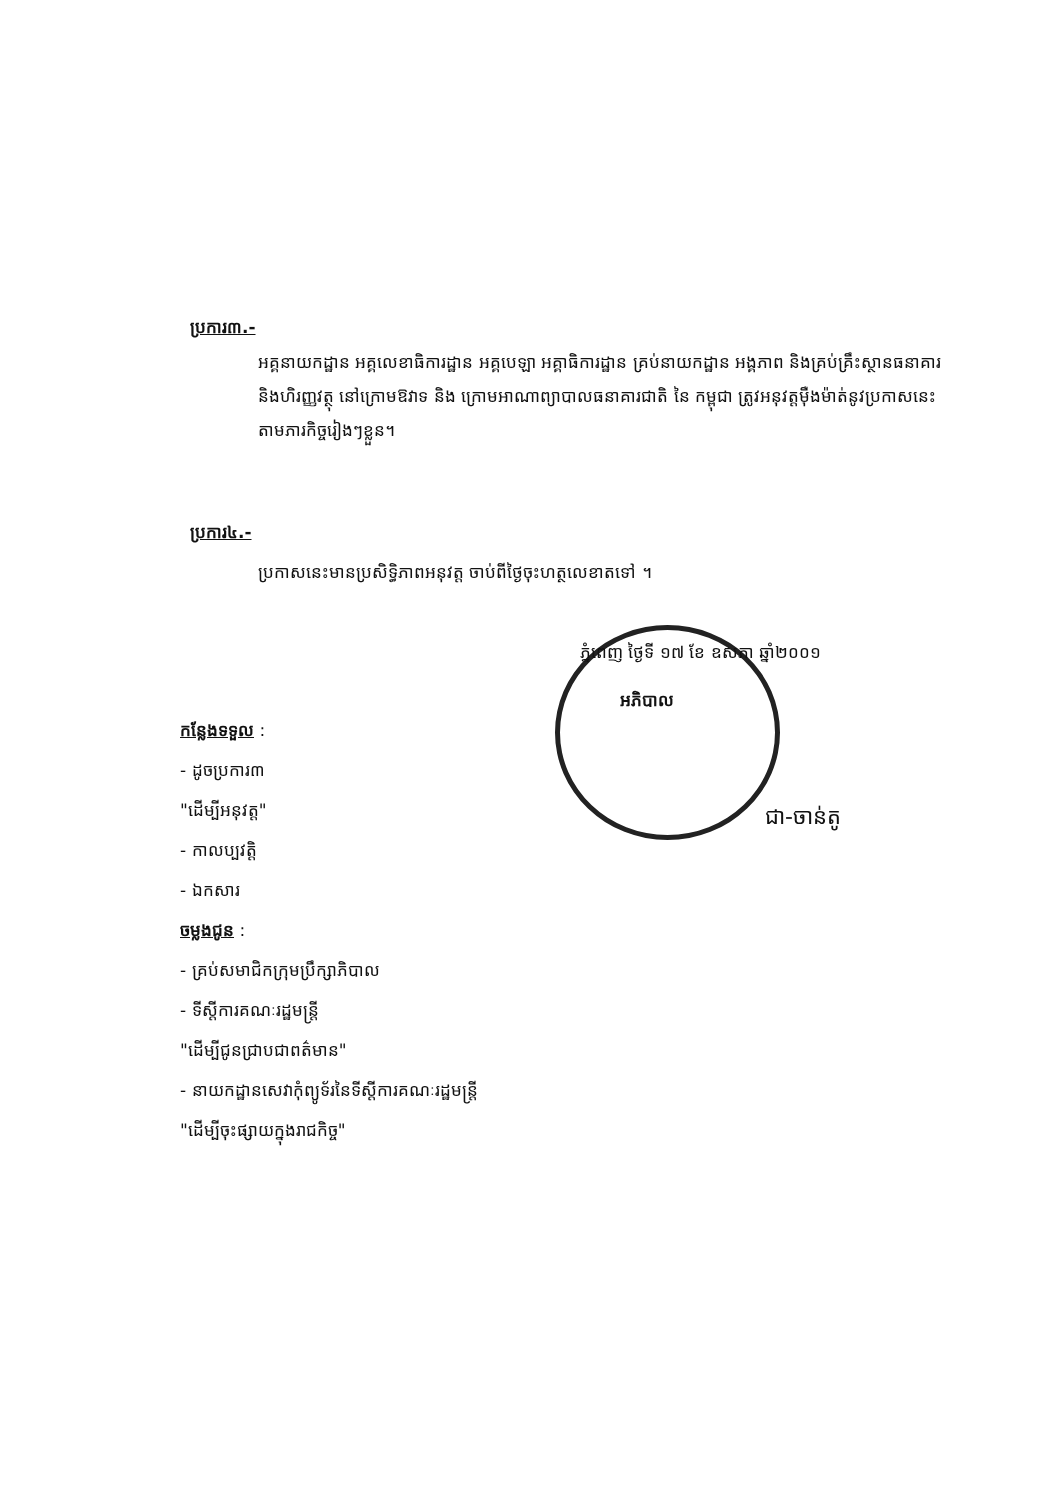ប្រការ៣.-
អគ្គនាយកដ្ឋាន អគ្គលេខាធិការដ្ឋាន អគ្គបេឡា អគ្គាធិការដ្ឋាន គ្រប់នាយកដ្ឋាន អង្គភាព និងគ្រប់គ្រឹះស្ថានធនាគារនិងហិរញ្ញវត្ថុ នៅក្រោមឱវាទ និង ក្រោមអាណាព្យាបាលធនាគារជាតិ នៃ កម្ពុជា ត្រូវអនុវត្តម៉ឺងម៉ាត់នូវប្រកាសនេះ តាមភារកិច្ចរៀងៗខ្លួន។
ប្រការ៤.-
ប្រកាសនេះមានប្រសិទ្ធិភាពអនុវត្ត ចាប់ពីថ្ងៃចុះហត្ថលេខាតទៅ ។
ភ្នំពេញ ថ្ងៃទី ១៧ ខែ ឧសភា ឆ្នាំ២០០១
អភិបាល
ជា-ចាន់តូ
កន្លែងទទួល :
- ដូចប្រការ៣
"ដើម្បីអនុវត្ត"
- កាលប្បវត្តិ
- ឯកសារ
ចម្លងជូន :
- គ្រប់សមាជិកក្រុមប្រឹក្សាភិបាល
- ទីស្តីការគណៈរដ្ឋមន្ត្រី
"ដើម្បីជូនជ្រាបជាពត៌មាន"
- នាយកដ្ឋានសេវាកុំព្យូទ័រនៃទីស្តីការគណៈរដ្ឋមន្ត្រី
"ដើម្បីចុះផ្សាយក្នុងរាជកិច្ច"